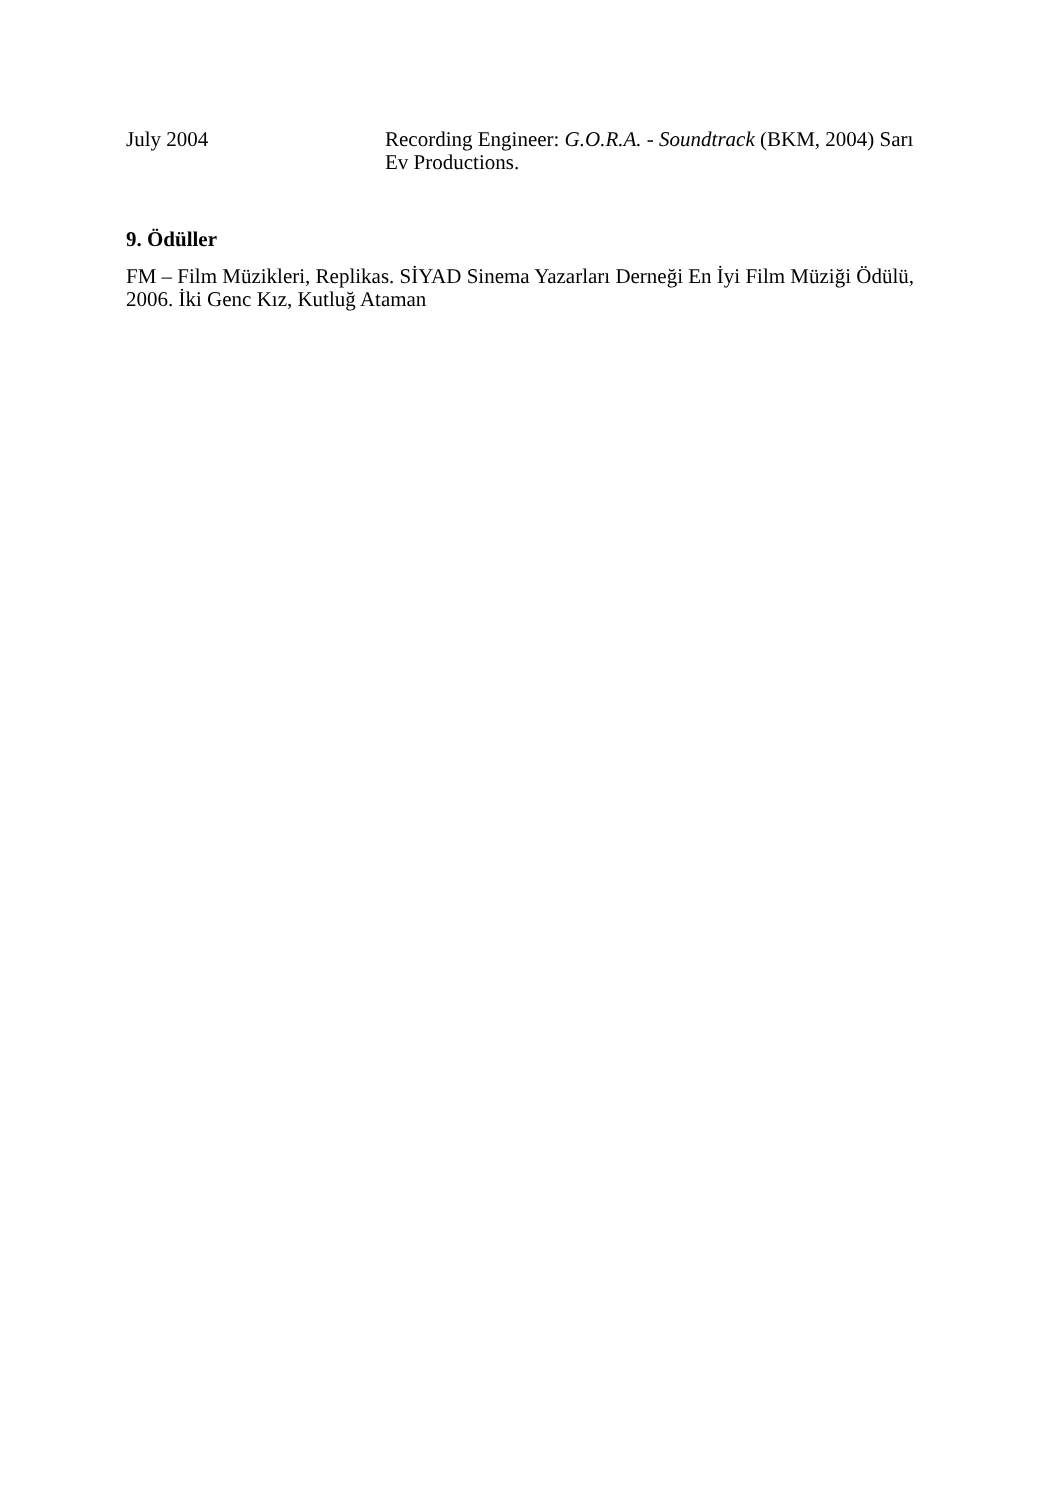July 2004 Recording Engineer: G.O.R.A. - Soundtrack (BKM, 2004) Sarı Ev Productions.
9. Ödüller
FM – Film Müzikleri, Replikas. SİYAD Sinema Yazarları Derneği En İyi Film Müziği Ödülü, 2006. İki Genc Kız, Kutluğ Ataman